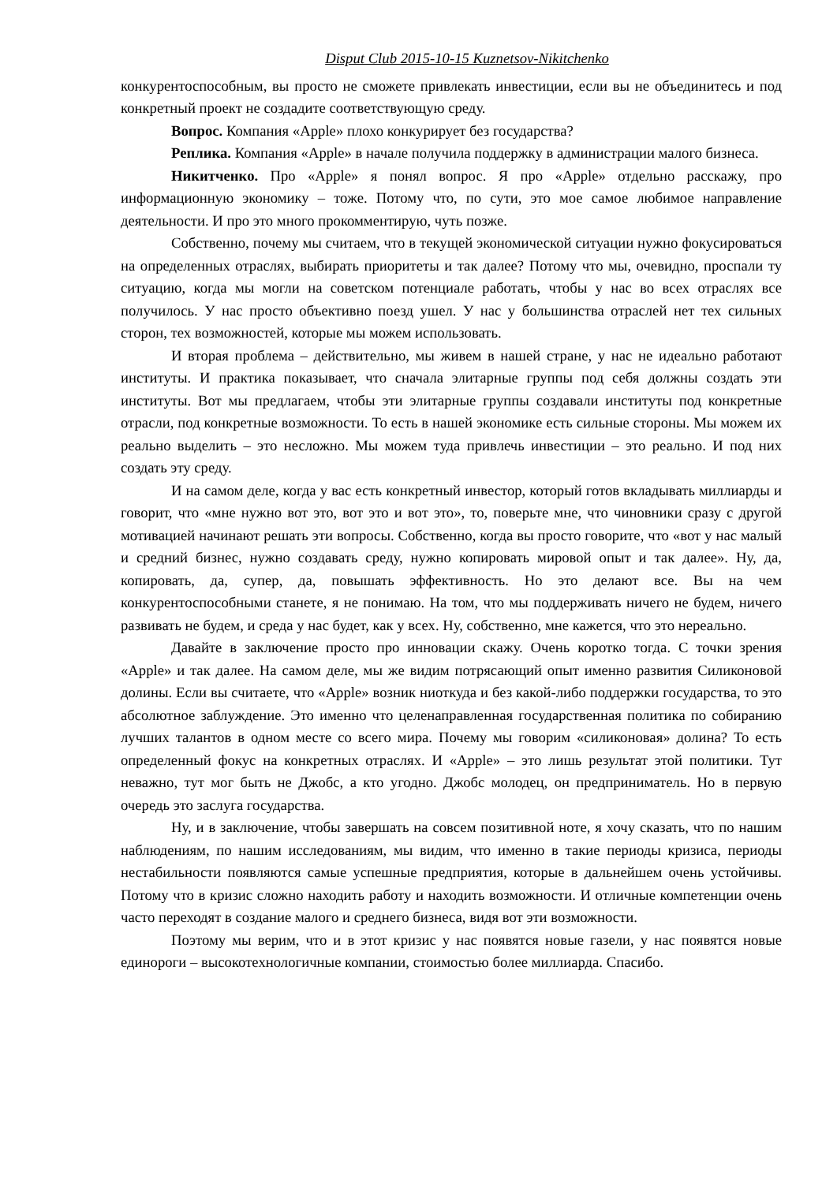Disput Club 2015-10-15 Kuznetsov-Nikitchenko
конкурентоспособным, вы просто не сможете привлекать инвестиции, если вы не объединитесь и под конкретный проект не создадите соответствующую среду.
Вопрос. Компания «Apple» плохо конкурирует без государства?
Реплика. Компания «Apple» в начале получила поддержку в администрации малого бизнеса.
Никитченко. Про «Apple» я понял вопрос. Я про «Apple» отдельно расскажу, про информационную экономику – тоже. Потому что, по сути, это мое самое любимое направление деятельности. И про это много прокомментирую, чуть позже.
Собственно, почему мы считаем, что в текущей экономической ситуации нужно фокусироваться на определенных отраслях, выбирать приоритеты и так далее? Потому что мы, очевидно, проспали ту ситуацию, когда мы могли на советском потенциале работать, чтобы у нас во всех отраслях все получилось. У нас просто объективно поезд ушел. У нас у большинства отраслей нет тех сильных сторон, тех возможностей, которые мы можем использовать.
И вторая проблема – действительно, мы живем в нашей стране, у нас не идеально работают институты. И практика показывает, что сначала элитарные группы под себя должны создать эти институты. Вот мы предлагаем, чтобы эти элитарные группы создавали институты под конкретные отрасли, под конкретные возможности. То есть в нашей экономике есть сильные стороны. Мы можем их реально выделить – это несложно. Мы можем туда привлечь инвестиции – это реально. И под них создать эту среду.
И на самом деле, когда у вас есть конкретный инвестор, который готов вкладывать миллиарды и говорит, что «мне нужно вот это, вот это и вот это», то, поверьте мне, что чиновники сразу с другой мотивацией начинают решать эти вопросы. Собственно, когда вы просто говорите, что «вот у нас малый и средний бизнес, нужно создавать среду, нужно копировать мировой опыт и так далее». Ну, да, копировать, да, супер, да, повышать эффективность. Но это делают все. Вы на чем конкурентоспособными станете, я не понимаю. На том, что мы поддерживать ничего не будем, ничего развивать не будем, и среда у нас будет, как у всех. Ну, собственно, мне кажется, что это нереально.
Давайте в заключение просто про инновации скажу. Очень коротко тогда. С точки зрения «Apple» и так далее. На самом деле, мы же видим потрясающий опыт именно развития Силиконовой долины. Если вы считаете, что «Apple» возник ниоткуда и без какой-либо поддержки государства, то это абсолютное заблуждение. Это именно что целенаправленная государственная политика по собиранию лучших талантов в одном месте со всего мира. Почему мы говорим «силиконовая» долина? То есть определенный фокус на конкретных отраслях. И «Apple» – это лишь результат этой политики. Тут неважно, тут мог быть не Джобс, а кто угодно. Джобс молодец, он предприниматель. Но в первую очередь это заслуга государства.
Ну, и в заключение, чтобы завершать на совсем позитивной ноте, я хочу сказать, что по нашим наблюдениям, по нашим исследованиям, мы видим, что именно в такие периоды кризиса, периоды нестабильности появляются самые успешные предприятия, которые в дальнейшем очень устойчивы. Потому что в кризис сложно находить работу и находить возможности. И отличные компетенции очень часто переходят в создание малого и среднего бизнеса, видя вот эти возможности.
Поэтому мы верим, что и в этот кризис у нас появятся новые газели, у нас появятся новые единороги – высокотехнологичные компании, стоимостью более миллиарда. Спасибо.